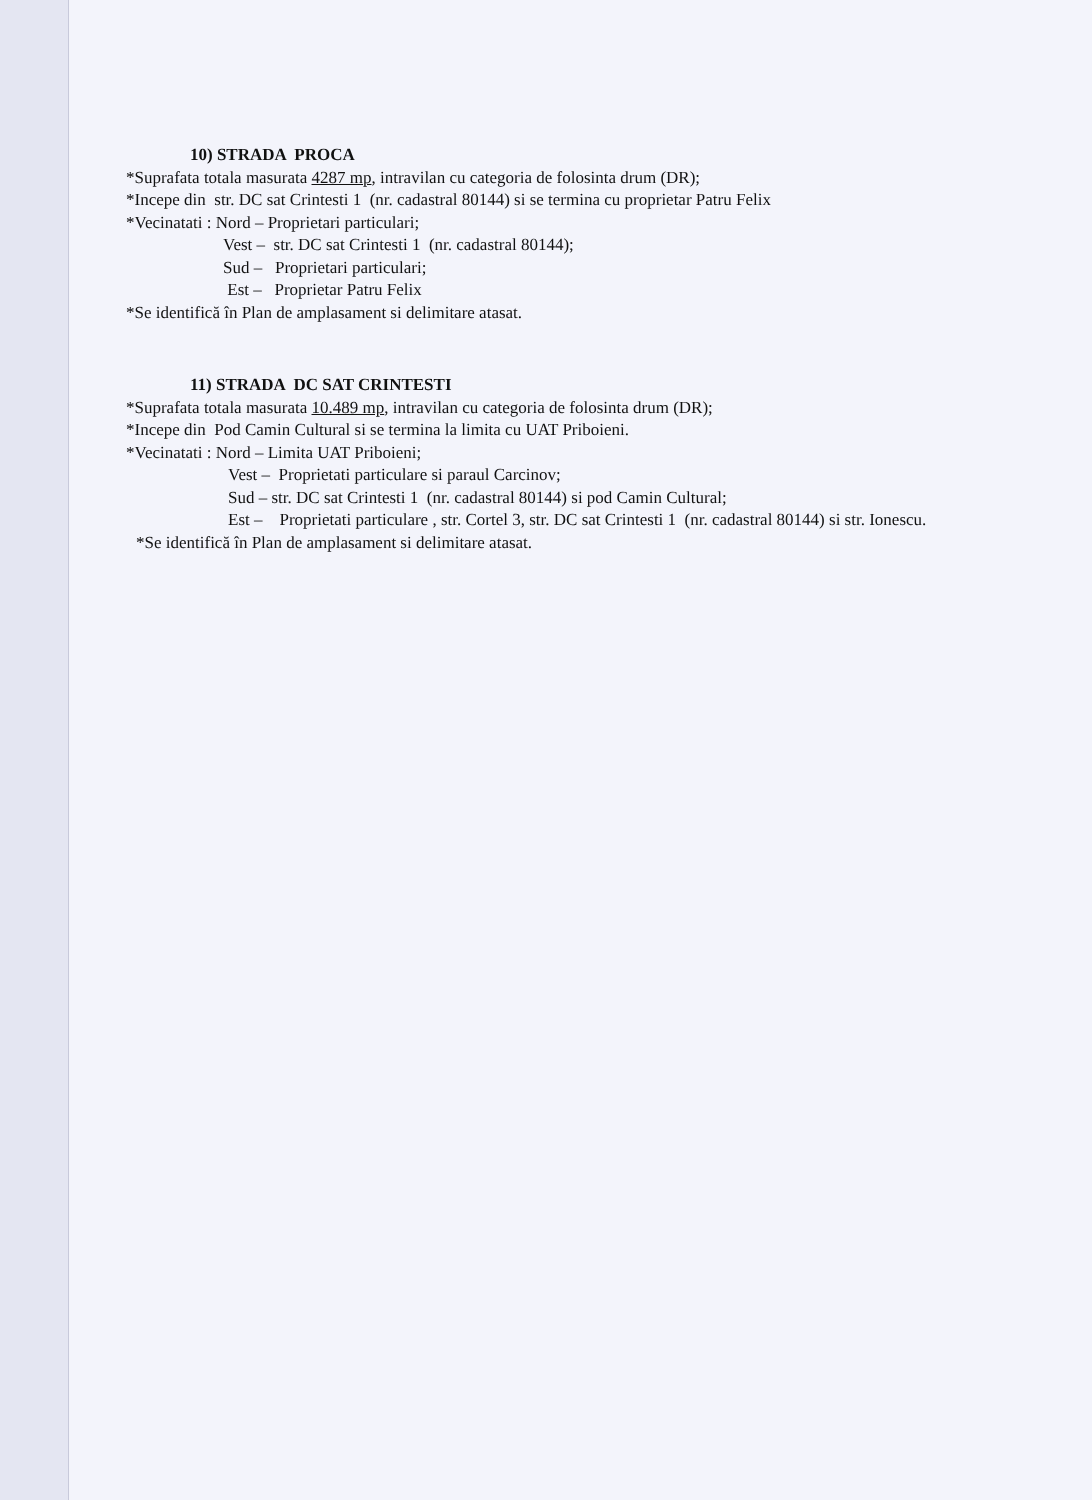10) STRADA PROCA
*Suprafata totala masurata 4287 mp, intravilan cu categoria de folosinta drum (DR);
*Incepe din str. DC sat Crintesti 1 (nr. cadastral 80144) si se termina cu proprietar Patru Felix
*Vecinatati : Nord – Proprietari particulari;
Vest – str. DC sat Crintesti 1 (nr. cadastral 80144);
Sud – Proprietari particulari;
Est – Proprietar Patru Felix
*Se identifică în Plan de amplasament si delimitare atasat.
11) STRADA DC SAT CRINTESTI
*Suprafata totala masurata 10.489 mp, intravilan cu categoria de folosinta drum (DR);
*Incepe din Pod Camin Cultural si se termina la limita cu UAT Priboieni.
*Vecinatati : Nord – Limita UAT Priboieni;
Vest – Proprietati particulare si paraul Carcinov;
Sud – str. DC sat Crintesti 1 (nr. cadastral 80144) si pod Camin Cultural;
Est – Proprietati particulare , str. Cortel 3, str. DC sat Crintesti 1 (nr. cadastral 80144) si str. Ionescu.
*Se identifică în Plan de amplasament si delimitare atasat.